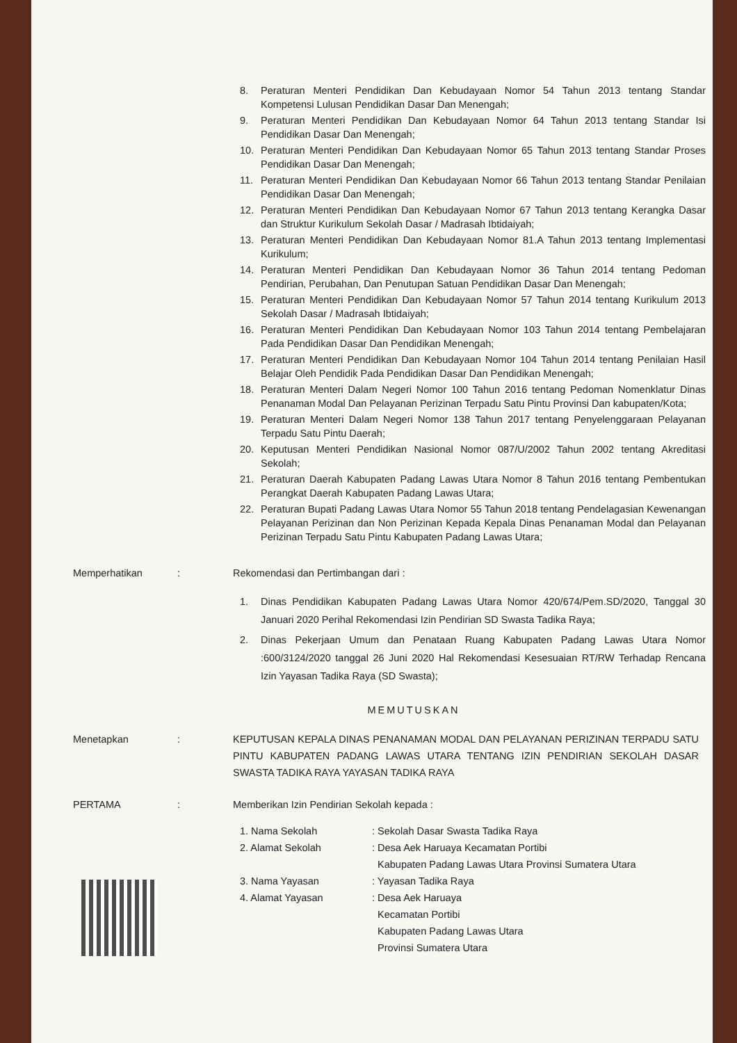8. Peraturan Menteri Pendidikan Dan Kebudayaan Nomor 54 Tahun 2013 tentang Standar Kompetensi Lulusan Pendidikan Dasar Dan Menengah;
9. Peraturan Menteri Pendidikan Dan Kebudayaan Nomor 64 Tahun 2013 tentang Standar Isi Pendidikan Dasar Dan Menengah;
10. Peraturan Menteri Pendidikan Dan Kebudayaan Nomor 65 Tahun 2013 tentang Standar Proses Pendidikan Dasar Dan Menengah;
11. Peraturan Menteri Pendidikan Dan Kebudayaan Nomor 66 Tahun 2013 tentang Standar Penilaian Pendidikan Dasar Dan Menengah;
12. Peraturan Menteri Pendidikan Dan Kebudayaan Nomor 67 Tahun 2013 tentang Kerangka Dasar dan Struktur Kurikulum Sekolah Dasar / Madrasah Ibtidaiyah;
13. Peraturan Menteri Pendidikan Dan Kebudayaan Nomor 81.A Tahun 2013 tentang Implementasi Kurikulum;
14. Peraturan Menteri Pendidikan Dan Kebudayaan Nomor 36 Tahun 2014 tentang Pedoman Pendirian, Perubahan, Dan Penutupan Satuan Pendidikan Dasar Dan Menengah;
15. Peraturan Menteri Pendidikan Dan Kebudayaan Nomor 57 Tahun 2014 tentang Kurikulum 2013 Sekolah Dasar / Madrasah Ibtidaiyah;
16. Peraturan Menteri Pendidikan Dan Kebudayaan Nomor 103 Tahun 2014 tentang Pembelajaran Pada Pendidikan Dasar Dan Pendidikan Menengah;
17. Peraturan Menteri Pendidikan Dan Kebudayaan Nomor 104 Tahun 2014 tentang Penilaian Hasil Belajar Oleh Pendidik Pada Pendidikan Dasar Dan Pendidikan Menengah;
18. Peraturan Menteri Dalam Negeri Nomor 100 Tahun 2016 tentang Pedoman Nomenklatur Dinas Penanaman Modal Dan Pelayanan Perizinan Terpadu Satu Pintu Provinsi Dan kabupaten/Kota;
19. Peraturan Menteri Dalam Negeri Nomor 138 Tahun 2017 tentang Penyelenggaraan Pelayanan Terpadu Satu Pintu Daerah;
20. Keputusan Menteri Pendidikan Nasional Nomor 087/U/2002 Tahun 2002 tentang Akreditasi Sekolah;
21. Peraturan Daerah Kabupaten Padang Lawas Utara Nomor 8 Tahun 2016 tentang Pembentukan Perangkat Daerah Kabupaten Padang Lawas Utara;
22. Peraturan Bupati Padang Lawas Utara Nomor 55 Tahun 2018 tentang Pendelagasian Kewenangan Pelayanan Perizinan dan Non Perizinan Kepada Kepala Dinas Penanaman Modal dan Pelayanan Perizinan Terpadu Satu Pintu Kabupaten Padang Lawas Utara;
Memperhatikan: Rekomendasi dan Pertimbangan dari :
1. Dinas Pendidikan Kabupaten Padang Lawas Utara Nomor 420/674/Pem.SD/2020, Tanggal 30 Januari 2020 Perihal Rekomendasi Izin Pendirian SD Swasta Tadika Raya;
2. Dinas Pekerjaan Umum dan Penataan Ruang Kabupaten Padang Lawas Utara Nomor :600/3124/2020 tanggal 26 Juni 2020 Hal Rekomendasi Kesesuaian RT/RW Terhadap Rencana Izin Yayasan Tadika Raya (SD Swasta);
MEMUTUSKAN
Menetapkan: KEPUTUSAN KEPALA DINAS PENANAMAN MODAL DAN PELAYANAN PERIZINAN TERPADU SATU PINTU KABUPATEN PADANG LAWAS UTARA TENTANG IZIN PENDIRIAN SEKOLAH DASAR SWASTA TADIKA RAYA YAYASAN TADIKA RAYA
PERTAMA: Memberikan Izin Pendirian Sekolah kepada :
1. Nama Sekolah: Sekolah Dasar Swasta Tadika Raya
2. Alamat Sekolah: Desa Aek Haruaya Kecamatan Portibi
Kabupaten Padang Lawas Utara Provinsi Sumatera Utara
3. Nama Yayasan: Yayasan Tadika Raya
4. Alamat Yayasan: Desa Aek Haruaya
Kecamatan Portibi
Kabupaten Padang Lawas Utara
Provinsi Sumatera Utara